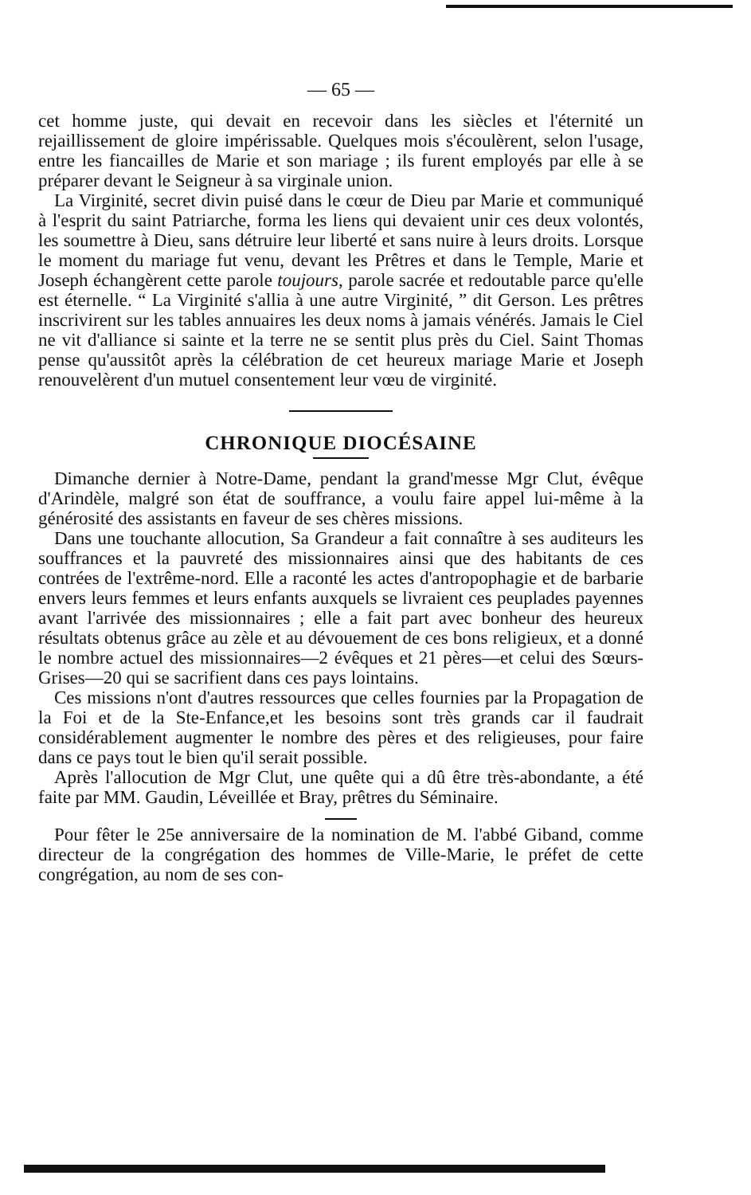— 65 —
cet homme juste, qui devait en recevoir dans les siècles et l'éternité un rejaillissement de gloire impérissable. Quelques mois s'écoulèrent, selon l'usage, entre les fiancailles de Marie et son mariage ; ils furent employés par elle à se préparer devant le Seigneur à sa virginale union.
La Virginité, secret divin puisé dans le cœur de Dieu par Marie et communiqué à l'esprit du saint Patriarche, forma les liens qui devaient unir ces deux volontés, les soumettre à Dieu, sans détruire leur liberté et sans nuire à leurs droits. Lorsque le moment du mariage fut venu, devant les Prêtres et dans le Temple, Marie et Joseph échangèrent cette parole toujours, parole sacrée et redoutable parce qu'elle est éternelle. “ La Virginité s'allia à une autre Virginité, ” dit Gerson. Les prêtres inscrivirent sur les tables annuaires les deux noms à jamais vénérés. Jamais le Ciel ne vit d'alliance si sainte et la terre ne se sentit plus près du Ciel. Saint Thomas pense qu'aussitôt après la célébration de cet heureux mariage Marie et Joseph renouvelèrent d'un mutuel consentement leur vœu de virginité.
CHRONIQUE DIOCÉSAINE
Dimanche dernier à Notre-Dame, pendant la grand'messe Mgr Clut, évêque d'Arindèle, malgré son état de souffrance, a voulu faire appel lui-même à la générosité des assistants en faveur de ses chères missions.
Dans une touchante allocution, Sa Grandeur a fait connaître à ses auditeurs les souffrances et la pauvreté des missionnaires ainsi que des habitants de ces contrées de l'extrême-nord. Elle a raconté les actes d'antropophagie et de barbarie envers leurs femmes et leurs enfants auxquels se livraient ces peuplades payennes avant l'arrivée des missionnaires ; elle a fait part avec bonheur des heureux résultats obtenus grâce au zèle et au dévouement de ces bons religieux, et a donné le nombre actuel des missionnaires—2 évêques et 21 pères—et celui des Sœurs-Grises—20 qui se sacrifient dans ces pays lointains.
Ces missions n'ont d'autres ressources que celles fournies par la Propagation de la Foi et de la Ste-Enfance,et les besoins sont très grands car il faudrait considérablement augmenter le nombre des pères et des religieuses, pour faire dans ce pays tout le bien qu'il serait possible.
Après l'allocution de Mgr Clut, une quête qui a dû être très-abondante, a été faite par MM. Gaudin, Léveillée et Bray, prêtres du Séminaire.
Pour fêter le 25e anniversaire de la nomination de M. l'abbé Giband, comme directeur de la congrégation des hommes de Ville-Marie, le préfet de cette congrégation, au nom de ses con-